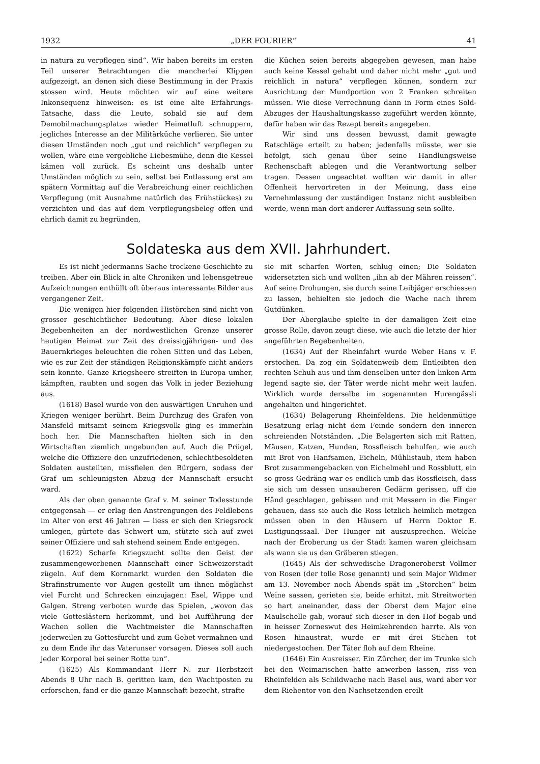1932 „DER FOURIER“41
in natura zu verpflegen sind“. Wir haben bereits im ersten Teil unserer Betrachtungen die mancherlei Klippen aufgezeigt, an denen sich diese Bestimmung in der Praxis stossen wird. Heute möchten wir auf eine weitere Inkonsequenz hinweisen: es ist eine alte Erfahrungs-Tatsache, dass die Leute, sobald sie auf dem Demobilmachungsplatze wieder Heimatluft schnuppern, jegliches Interesse an der Militärküche verlieren. Sie unter diesen Umständen noch „gut und reichlich“ verpflegen zu wollen, wäre eine vergebliche Liebesmühe, denn die Kessel kämen voll zurück. Es scheint uns deshalb unter Umständen möglich zu sein, selbst bei Entlassung erst am spätern Vormittag auf die Verabreichung einer reichlichen Verpflegung (mit Ausnahme natürlich des Frühstückes) zu verzichten und das auf dem Verpflegungsbeleg offen und ehrlich damit zu begründen,
die Küchen seien bereits abgegeben gewesen, man habe auch keine Kessel gehabt und daher nicht mehr „gut und reichlich in natura“ verpflegen können, sondern zur Ausrichtung der Mundportion von 2 Franken schreiten müssen. Wie diese Verrechnung dann in Form eines Sold-Abzuges der Haushaltungskasse zugeführt werden könnte, dafür haben wir das Rezept bereits angegeben.
Wir sind uns dessen bewusst, damit gewagte Ratschläge erteilt zu haben; jedenfalls müsste, wer sie befolgt, sich genau über seine Handlungsweise Rechenschaft ablegen und die Verantwortung selber tragen. Dessen ungeachtet wollten wir damit in aller Offenheit hervortreten in der Meinung, dass eine Vernehmlassung der zuständigen Instanz nicht ausbleiben werde, wenn man dort anderer Auffassung sein sollte.
Soldateska aus dem XVII. Jahrhundert.
Es ist nicht jedermanns Sache trockene Geschichte zu treiben. Aber ein Blick in alte Chroniken und lebensgetreue Aufzeichnungen enthüllt oft überaus interessante Bilder aus vergangener Zeit.
Die wenigen hier folgenden Histörchen sind nicht von grosser geschichtlicher Bedeutung. Aber diese lokalen Begebenheiten an der nordwestlichen Grenze unserer heutigen Heimat zur Zeit des dreissigjährigen- und des Bauernkrieges beleuchten die rohen Sitten und das Leben, wie es zur Zeit der ständigen Religionskämpfe nicht anders sein konnte. Ganze Kriegsheere streiften in Europa umher, kämpften, raubten und sogen das Volk in jeder Beziehung aus.
(1618) Basel wurde von den auswärtigen Unruhen und Kriegen weniger berührt. Beim Durchzug des Grafen von Mansfeld mitsamt seinem Kriegsvolk ging es immerhin hoch her. Die Mannschaften hielten sich in den Wirtschaften ziemlich ungebunden auf. Auch die Prügel, welche die Offiziere den unzufriedenen, schlechtbesoldeten Soldaten austeilten, missfielen den Bürgern, sodass der Graf um schleunigsten Abzug der Mannschaft ersucht ward.
Als der oben genannte Graf v. M. seiner Todesstunde entgegensah — er erlag den Anstrengungen des Feldlebens im Alter von erst 46 Jahren — liess er sich den Kriegsrock umlegen, gürtete das Schwert um, stützte sich auf zwei seiner Offiziere und sah stehend seinem Ende entgegen.
(1622) Scharfe Kriegszucht sollte den Geist der zusammengeworbenen Mannschaft einer Schweizerstadt zügeln. Auf dem Kornmarkt wurden den Soldaten die Strafinstrumente vor Augen gestellt um ihnen möglichst viel Furcht und Schrecken einzujagen: Esel, Wippe und Galgen. Streng verboten wurde das Spielen, „wovon das viele Gotteslästern herkommt, und bei Aufführung der Wachen sollen die Wachtmeister die Mannschaften jederweilen zu Gottesfurcht und zum Gebet vermahnen und zu dem Ende ihr das Vaterunser vorsagen. Dieses soll auch jeder Korporal bei seiner Rotte tun“.
(1625) Als Kommandant Herr N. zur Herbstzeit Abends 8 Uhr nach B. geritten kam, den Wachtposten zu erforschen, fand er die ganze Mannschaft bezecht, strafte
sie mit scharfen Worten, schlug einen; Die Soldaten widersetzten sich und wollten „ihn ab der Mähren reissen“. Auf seine Drohungen, sie durch seine Leibjäger erschiessen zu lassen, behielten sie jedoch die Wache nach ihrem Gutdünken.
Der Aberglaube spielte in der damaligen Zeit eine grosse Rolle, davon zeugt diese, wie auch die letzte der hier angeführten Begebenheiten.
(1634) Auf der Rheinfahrt wurde Weber Hans v. F. erstochen. Da zog ein Soldatenweib dem Entleibten den rechten Schuh aus und ihm denselben unter den linken Arm legend sagte sie, der Täter werde nicht mehr weit laufen. Wirklich wurde derselbe im sogenannten Hurengässli angehalten und hingerichtet.
(1634) Belagerung Rheinfeldens. Die heldenmütige Besatzung erlag nicht dem Feinde sondern den inneren schreienden Notständen. „Die Belagerten sich mit Ratten, Mäusen, Katzen, Hunden, Rossfleisch behulfen, wie auch mit Brot von Hanfsamen, Eicheln, Mühlistaub, item haben Brot zusammengebacken von Eichelmehl und Rossblutt, ein so gross Gedräng war es endlich umb das Rossfleisch, dass sie sich um dessen unsauberen Gedärm gerissen, uff die Händ geschlagen, gebissen und mit Messern in die Finger gehauen, dass sie auch die Ross letzlich heimlich metzgen müssen oben in den Häusern uf Herrn Doktor E. Lustigungssaal. Der Hunger nit auszusprechen. Welche nach der Eroberung us der Stadt kamen waren gleichsam als wann sie us den Gräberen stiegen.
(1645) Als der schwedische Dragoneroberst Vollmer von Rosen (der tolle Rose genannt) und sein Major Widmer am 13. November noch Abends spät im „Storchen“ beim Weine sassen, gerieten sie, beide erhitzt, mit Streitworten so hart aneinander, dass der Oberst dem Major eine Maulschelle gab, worauf sich dieser in den Hof begab und in heisser Zorneswut des Heimkehrenden harrte. Als von Rosen hinaustrat, wurde er mit drei Stichen tot niedergestochen. Der Täter floh auf dem Rheine.
(1646) Ein Ausreisser. Ein Zürcher, der im Trunke sich bei den Weimarischen hatte anwerben lassen, riss von Rheinfelden als Schildwache nach Basel aus, ward aber vor dem Riehentor von den Nachsetzenden ereilt